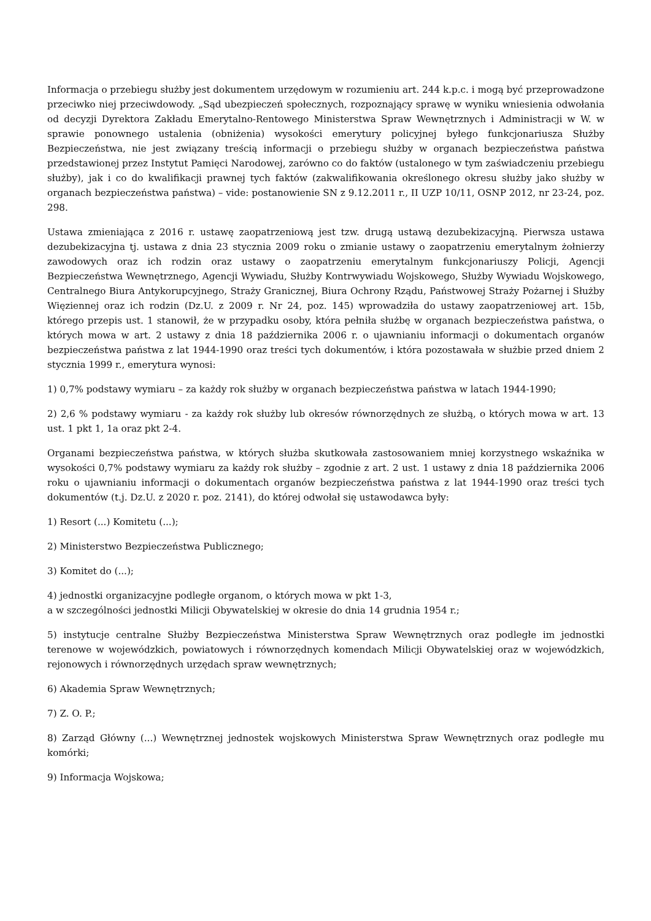Informacja o przebiegu służby jest dokumentem urzędowym w rozumieniu art. 244 k.p.c. i mogą być przeprowadzone przeciwko niej przeciwdowody. „Sąd ubezpieczeń społecznych, rozpoznający sprawę w wyniku wniesienia odwołania od decyzji Dyrektora Zakładu Emerytalno-Rentowego Ministerstwa Spraw Wewnętrznych i Administracji w W. w sprawie ponownego ustalenia (obniżenia) wysokości emerytury policyjnej byłego funkcjonariusza Służby Bezpieczeństwa, nie jest związany treścią informacji o przebiegu służby w organach bezpieczeństwa państwa przedstawionej przez Instytut Pamięci Narodowej, zarówno co do faktów (ustalonego w tym zaświadczeniu przebiegu służby), jak i co do kwalifikacji prawnej tych faktów (zakwalifikowania określonego okresu służby jako służby w organach bezpieczeństwa państwa) – vide: postanowienie SN z 9.12.2011 r., II UZP 10/11, OSNP 2012, nr 23-24, poz. 298.
Ustawa zmieniająca z 2016 r. ustawę zaopatrzeniową jest tzw. drugą ustawą dezubekizacyjną. Pierwsza ustawa dezubekizacyjna tj. ustawa z dnia 23 stycznia 2009 roku o zmianie ustawy o zaopatrzeniu emerytalnym żołnierzy zawodowych oraz ich rodzin oraz ustawy o zaopatrzeniu emerytalnym funkcjonariuszy Policji, Agencji Bezpieczeństwa Wewnętrznego, Agencji Wywiadu, Służby Kontrwywiadu Wojskowego, Służby Wywiadu Wojskowego, Centralnego Biura Antykorupcyjnego, Straży Granicznej, Biura Ochrony Rządu, Państwowej Straży Pożarnej i Służby Więziennej oraz ich rodzin (Dz.U. z 2009 r. Nr 24, poz. 145) wprowadziła do ustawy zaopatrzeniowej art. 15b, którego przepis ust. 1 stanowił, że w przypadku osoby, która pełniła służbę w organach bezpieczeństwa państwa, o których mowa w art. 2 ustawy z dnia 18 października 2006 r. o ujawnianiu informacji o dokumentach organów bezpieczeństwa państwa z lat 1944-1990 oraz treści tych dokumentów, i która pozostawała w służbie przed dniem 2 stycznia 1999 r., emerytura wynosi:
1) 0,7% podstawy wymiaru – za każdy rok służby w organach bezpieczeństwa państwa w latach 1944-1990;
2) 2,6 % podstawy wymiaru - za każdy rok służby lub okresów równorzędnych ze służbą, o których mowa w art. 13 ust. 1 pkt 1, 1a oraz pkt 2-4.
Organami bezpieczeństwa państwa, w których służba skutkowała zastosowaniem mniej korzystnego wskaźnika w wysokości 0,7% podstawy wymiaru za każdy rok służby – zgodnie z art. 2 ust. 1 ustawy z dnia 18 października 2006 roku o ujawnianiu informacji o dokumentach organów bezpieczeństwa państwa z lat 1944-1990 oraz treści tych dokumentów (t.j. Dz.U. z 2020 r. poz. 2141), do której odwołał się ustawodawca były:
1) Resort (...) Komitetu (...);
2) Ministerstwo Bezpieczeństwa Publicznego;
3) Komitet do (...);
4) jednostki organizacyjne podległe organom, o których mowa w pkt 1-3,
a w szczególności jednostki Milicji Obywatelskiej w okresie do dnia 14 grudnia 1954 r.;
5) instytucje centralne Służby Bezpieczeństwa Ministerstwa Spraw Wewnętrznych oraz podległe im jednostki terenowe w wojewódzkich, powiatowych i równorzędnych komendach Milicji Obywatelskiej oraz w wojewódzkich, rejonowych i równorzędnych urzędach spraw wewnętrznych;
6) Akademia Spraw Wewnętrznych;
7) Z. O. P.;
8) Zarząd Główny (...) Wewnętrznej jednostek wojskowych Ministerstwa Spraw Wewnętrznych oraz podległe mu komórki;
9) Informacja Wojskowa;